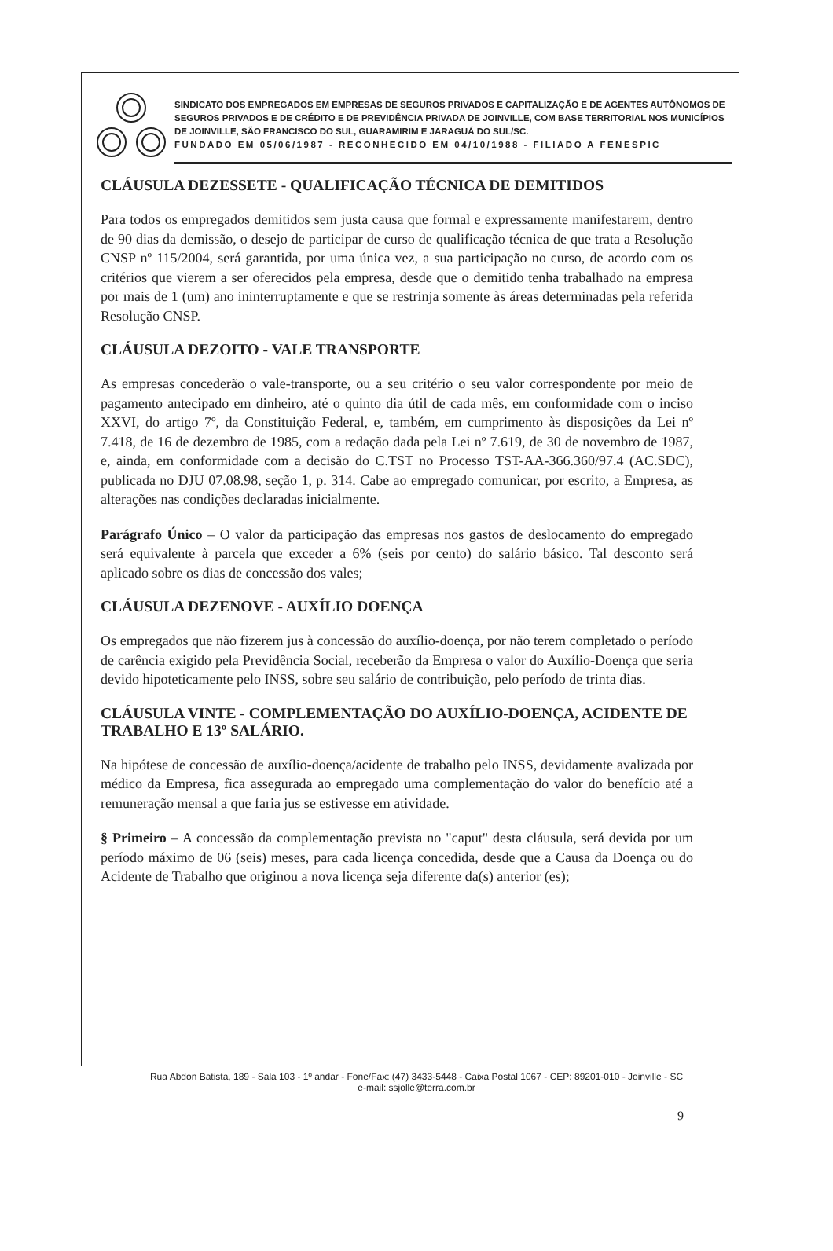SINDICATO DOS EMPREGADOS EM EMPRESAS DE SEGUROS PRIVADOS E CAPITALIZAÇÃO E DE AGENTES AUTÔNOMOS DE SEGUROS PRIVADOS E DE CRÉDITO E DE PREVIDÊNCIA PRIVADA DE JOINVILLE, COM BASE TERRITORIAL NOS MUNICÍPIOS DE JOINVILLE, SÃO FRANCISCO DO SUL, GUARAMIRIM E JARAGUÁ DO SUL/SC.
FUNDADO EM 05/06/1987 - RECONHECIDO EM 04/10/1988 - FILIADO A FENESPIC
CLÁUSULA DEZESSETE - QUALIFICAÇÃO TÉCNICA DE DEMITIDOS
Para todos os empregados demitidos sem justa causa que formal e expressamente manifestarem, dentro de 90 dias da demissão, o desejo de participar de curso de qualificação técnica de que trata a Resolução CNSP nº 115/2004, será garantida, por uma única vez, a sua participação no curso, de acordo com os critérios que vierem a ser oferecidos pela empresa, desde que o demitido tenha trabalhado na empresa por mais de 1 (um) ano ininterruptamente e que se restrinja somente às áreas determinadas pela referida Resolução CNSP.
CLÁUSULA DEZOITO - VALE TRANSPORTE
As empresas concederão o vale-transporte, ou a seu critério o seu valor correspondente por meio de pagamento antecipado em dinheiro, até o quinto dia útil de cada mês, em conformidade com o inciso XXVI, do artigo 7º, da Constituição Federal, e, também, em cumprimento às disposições da Lei nº 7.418, de 16 de dezembro de 1985, com a redação dada pela Lei nº 7.619, de 30 de novembro de 1987, e, ainda, em conformidade com a decisão do C.TST no Processo TST-AA-366.360/97.4 (AC.SDC), publicada no DJU 07.08.98, seção 1, p. 314. Cabe ao empregado comunicar, por escrito, a Empresa, as alterações nas condições declaradas inicialmente.
Parágrafo Único – O valor da participação das empresas nos gastos de deslocamento do empregado será equivalente à parcela que exceder a 6% (seis por cento) do salário básico. Tal desconto será aplicado sobre os dias de concessão dos vales;
CLÁUSULA DEZENOVE - AUXÍLIO DOENÇA
Os empregados que não fizerem jus à concessão do auxílio-doença, por não terem completado o período de carência exigido pela Previdência Social, receberão da Empresa o valor do Auxílio-Doença que seria devido hipoteticamente pelo INSS, sobre seu salário de contribuição, pelo período de trinta dias.
CLÁUSULA VINTE - COMPLEMENTAÇÃO DO AUXÍLIO-DOENÇA, ACIDENTE DE TRABALHO E 13º SALÁRIO.
Na hipótese de concessão de auxílio-doença/acidente de trabalho pelo INSS, devidamente avalizada por médico da Empresa, fica assegurada ao empregado uma complementação do valor do benefício até a remuneração mensal a que faria jus se estivesse em atividade.
§ Primeiro – A concessão da complementação prevista no "caput" desta cláusula, será devida por um período máximo de 06 (seis) meses, para cada licença concedida, desde que a Causa da Doença ou do Acidente de Trabalho que originou a nova licença seja diferente da(s) anterior (es);
Rua Abdon Batista, 189 - Sala 103 - 1º andar - Fone/Fax: (47) 3433-5448 - Caixa Postal 1067 - CEP: 89201-010 - Joinville - SC
e-mail: ssjolle@terra.com.br
9